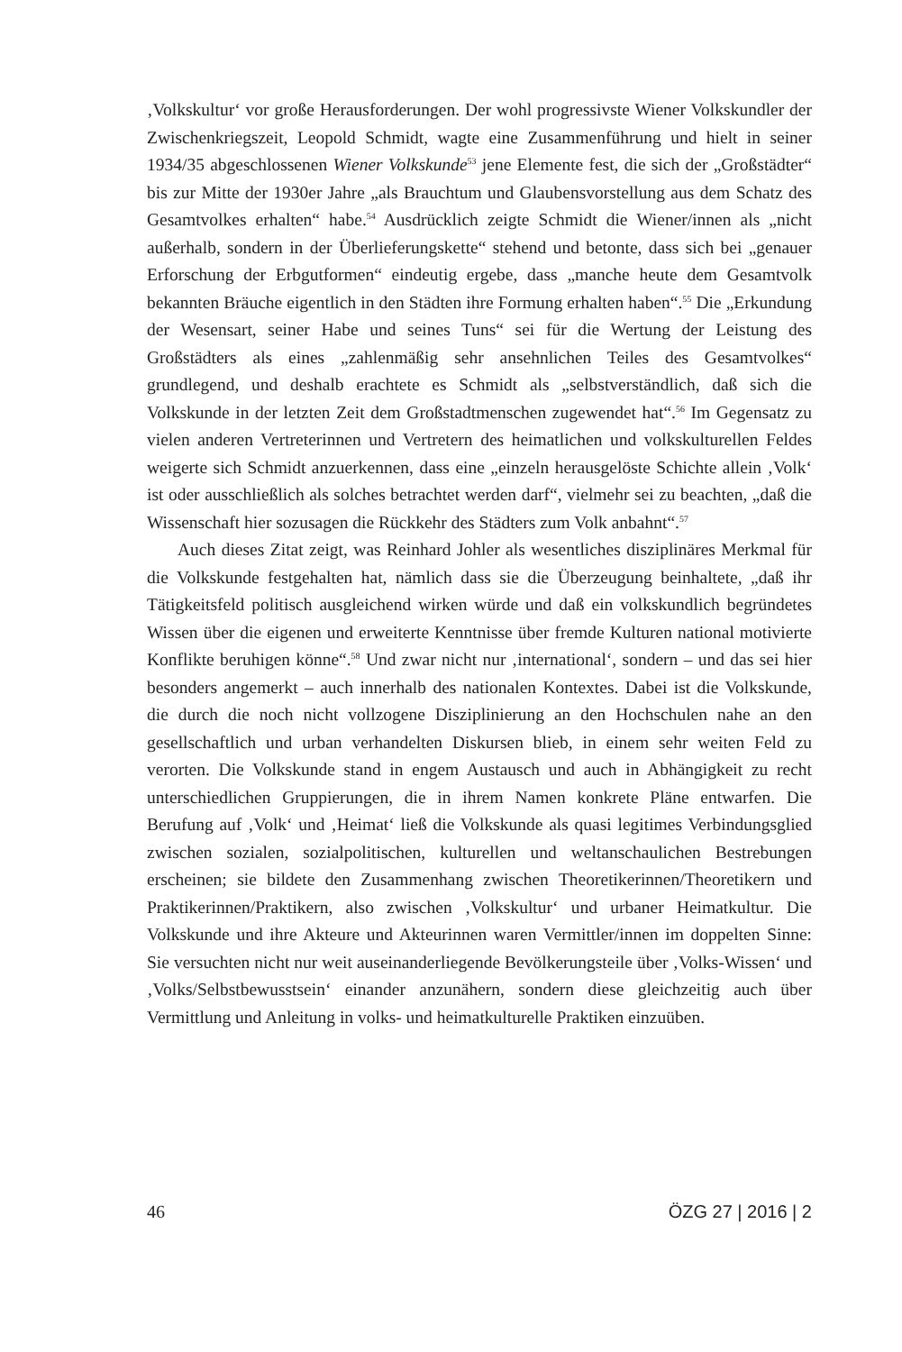‚Volkskultur‘ vor große Herausforderungen. Der wohl progressivste Wiener Volkskundler der Zwischenkriegszeit, Leopold Schmidt, wagte eine Zusammenführung und hielt in seiner 1934/35 abgeschlossenen Wiener Volkskunde<sup>53</sup> jene Elemente fest, die sich der „Großstädter“ bis zur Mitte der 1930er Jahre „als Brauchtum und Glaubensvorstellung aus dem Schatz des Gesamtvolkes erhalten“ habe.<sup>54</sup> Ausdrücklich zeigte Schmidt die Wiener/innen als „nicht außerhalb, sondern in der Überlieferungskette“ stehend und betonte, dass sich bei „genauer Erforschung der Erbgutformen“ eindeutig ergebe, dass „manche heute dem Gesamtvolk bekannten Bräuche eigentlich in den Städten ihre Formung erhalten haben“.<sup>55</sup> Die „Erkundung der Wesensart, seiner Habe und seines Tuns“ sei für die Wertung der Leistung des Großstädters als eines „zahlenmäßig sehr ansehnlichen Teiles des Gesamtvolkes“ grundlegend, und deshalb erachtete es Schmidt als „selbstverständlich, daß sich die Volkskunde in der letzten Zeit dem Großstadtmenschen zugewendet hat“.<sup>56</sup> Im Gegensatz zu vielen anderen Vertreterinnen und Vertretern des heimatlichen und volkskulturellen Feldes weigerte sich Schmidt anzuerkennen, dass eine „einzeln herausgelöste Schichte allein ‚Volk‘ ist oder ausschließlich als solches betrachtet werden darf“, vielmehr sei zu beachten, „daß die Wissenschaft hier sozusagen die Rückkehr des Städters zum Volk anbahnt“.<sup>57</sup>
Auch dieses Zitat zeigt, was Reinhard Johler als wesentliches disziplinäres Merkmal für die Volkskunde festgehalten hat, nämlich dass sie die Überzeugung beinhaltete, „daß ihr Tätigkeitsfeld politisch ausgleichend wirken würde und daß ein volkskundlich begründetes Wissen über die eigenen und erweiterte Kenntnisse über fremde Kulturen national motivierte Konflikte beruhigen könne“.<sup>58</sup> Und zwar nicht nur ‚international‘, sondern – und das sei hier besonders angemerkt – auch innerhalb des nationalen Kontextes. Dabei ist die Volkskunde, die durch die noch nicht vollzogene Disziplinierung an den Hochschulen nahe an den gesellschaftlich und urban verhandelten Diskursen blieb, in einem sehr weiten Feld zu verorten. Die Volkskunde stand in engem Austausch und auch in Abhängigkeit zu recht unterschiedlichen Gruppierungen, die in ihrem Namen konkrete Pläne entwarfen. Die Berufung auf ‚Volk‘ und ‚Heimat‘ ließ die Volkskunde als quasi legitimes Verbindungsglied zwischen sozialen, sozialpolitischen, kulturellen und weltanschaulichen Bestrebungen erscheinen; sie bildete den Zusammenhang zwischen Theoretikerinnen/Theoretikern und Praktikerinnen/Praktikern, also zwischen ‚Volkskultur‘ und urbaner Heimatkultur. Die Volkskunde und ihre Akteure und Akteurinnen waren Vermittler/innen im doppelten Sinne: Sie versuchten nicht nur weit auseinanderliegende Bevölkerungsteile über ‚Volks-Wissen‘ und ‚Volks/Selbstbewusstsein‘ einander anzunähern, sondern diese gleichzeitig auch über Vermittlung und Anleitung in volks- und heimatkulturelle Praktiken einzuüben.
46 ÖZG 27 | 2016 | 2